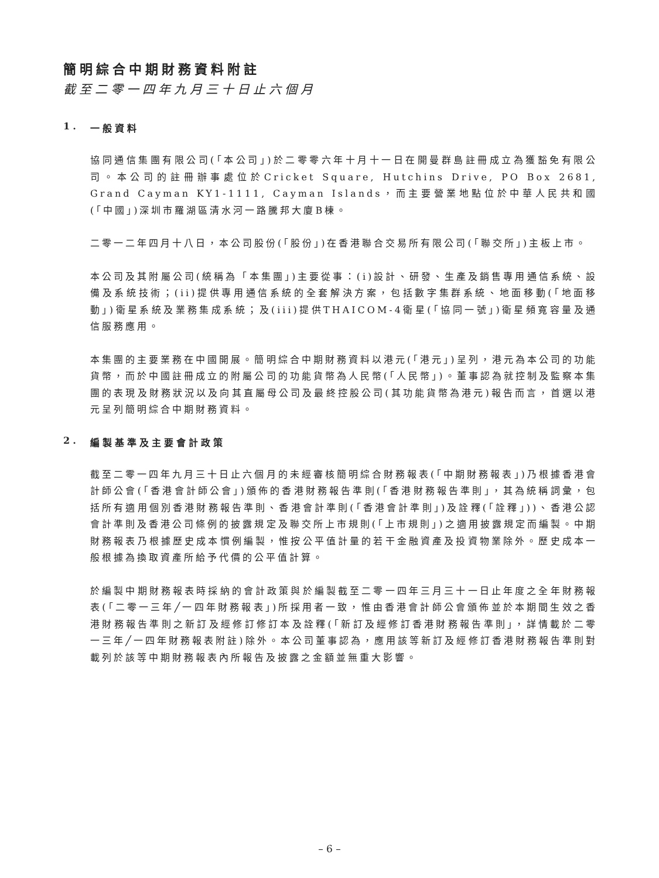簡明綜合中期財務資料附註
截至二零一四年九月三十日止六個月
1. 一般資料
協同通信集團有限公司(「本公司」)於二零零六年十月十一日在開曼群島註冊成立為獲豁免有限公司。本公司的註冊辦事處位於Cricket Square, Hutchins Drive, PO Box 2681, Grand Cayman KY1-1111, Cayman Islands，而主要營業地點位於中華人民共和國(「中國」)深圳市羅湖區清水河一路騰邦大廈B棟。
二零一二年四月十八日，本公司股份(「股份」)在香港聯合交易所有限公司(「聯交所」)主板上市。
本公司及其附屬公司(統稱為「本集團」)主要從事：(i)設計、研發、生產及銷售專用通信系統、設備及系統技術；(ii)提供專用通信系統的全套解決方案，包括數字集群系統、地面移動(「地面移動」)衛星系統及業務集成系統；及(iii)提供THAICOM-4衛星(「協同一號」)衛星頻寬容量及通信服務應用。
本集團的主要業務在中國開展。簡明綜合中期財務資料以港元(「港元」)呈列，港元為本公司的功能貨幣，而於中國註冊成立的附屬公司的功能貨幣為人民幣(「人民幣」)。董事認為就控制及監察本集團的表現及財務狀況以及向其直屬母公司及最終控股公司(其功能貨幣為港元)報告而言，首選以港元呈列簡明綜合中期財務資料。
2. 編製基準及主要會計政策
截至二零一四年九月三十日止六個月的未經審核簡明綜合財務報表(「中期財務報表」)乃根據香港會計師公會(「香港會計師公會」)頒佈的香港財務報告準則(「香港財務報告準則」，其為統稱詞彙，包括所有適用個別香港財務報告準則、香港會計準則(「香港會計準則」)及詮釋(「詮釋」))、香港公認會計準則及香港公司條例的披露規定及聯交所上市規則(「上市規則」)之適用披露規定而編製。中期財務報表乃根據歷史成本慣例編製，惟按公平值計量的若干金融資產及投資物業除外。歷史成本一般根據為換取資產所給予代價的公平值計算。
於編製中期財務報表時採納的會計政策與於編製截至二零一四年三月三十一日止年度之全年財務報表(「二零一三年╱一四年財務報表」)所採用者一致，惟由香港會計師公會頒佈並於本期間生效之香港財務報告準則之新訂及經修訂修訂本及詮釋(「新訂及經修訂香港財務報告準則」，詳情載於二零一三年╱一四年財務報表附註)除外。本公司董事認為，應用該等新訂及經修訂香港財務報告準則對載列於該等中期財務報表內所報告及披露之金額並無重大影響。
– 6 –